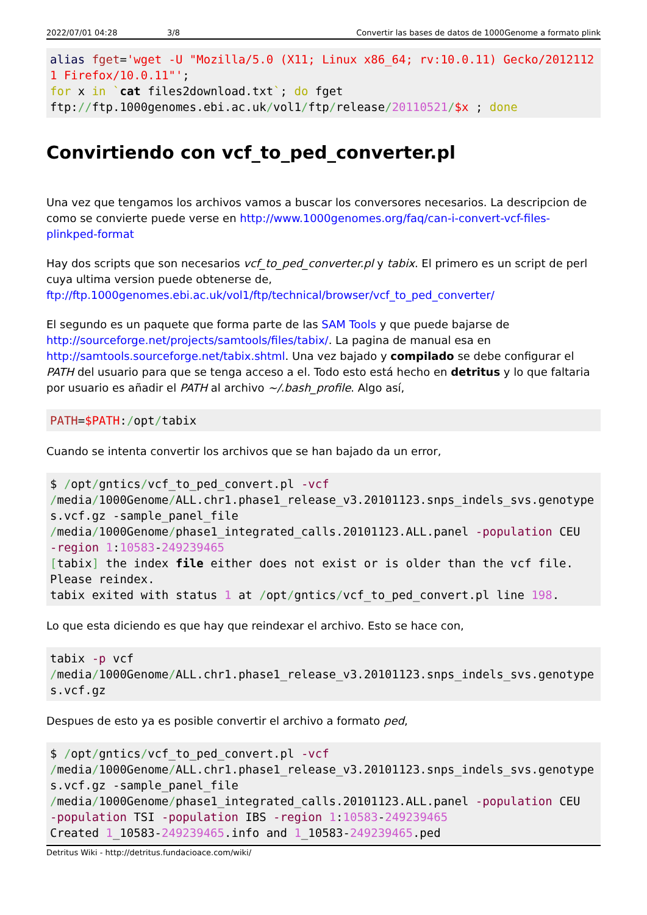2022/07/01 04:28 3/8 Convertir las bases de datos de 1000Genome a formato plink
alias fget='wget -U "Mozilla/5.0 (X11; Linux x86_64; rv:10.0.11) Gecko/20121121 Firefox/10.0.11"';
for x in `cat files2download.txt`; do fget
ftp://ftp.1000genomes.ebi.ac.uk/vol1/ftp/release/20110521/$x ; done
Convirtiendo con vcf_to_ped_converter.pl
Una vez que tengamos los archivos vamos a buscar los conversores necesarios. La descripcion de como se convierte puede verse en http://www.1000genomes.org/faq/can-i-convert-vcf-files-plinkped-format
Hay dos scripts que son necesarios vcf_to_ped_converter.pl y tabix. El primero es un script de perl cuya ultima version puede obtenerse de, ftp://ftp.1000genomes.ebi.ac.uk/vol1/ftp/technical/browser/vcf_to_ped_converter/
El segundo es un paquete que forma parte de las SAM Tools y que puede bajarse de http://sourceforge.net/projects/samtools/files/tabix/. La pagina de manual esa en http://samtools.sourceforge.net/tabix.shtml. Una vez bajado y compilado se debe configurar el PATH del usuario para que se tenga acceso a el. Todo esto está hecho en detritus y lo que faltaria por usuario es añadir el PATH al archivo ~/.bash_profile. Algo así,
PATH=$PATH:/opt/tabix
Cuando se intenta convertir los archivos que se han bajado da un error,
$ /opt/gntics/vcf_to_ped_convert.pl -vcf
/media/1000Genome/ALL.chr1.phase1_release_v3.20101123.snps_indels_svs.genotypes.vcf.gz -sample_panel_file
/media/1000Genome/phase1_integrated_calls.20101123.ALL.panel -population CEU
-region 1:10583-249239465
[tabix] the index file either does not exist or is older than the vcf file.
Please reindex.
tabix exited with status 1 at /opt/gntics/vcf_to_ped_convert.pl line 198.
Lo que esta diciendo es que hay que reindexar el archivo. Esto se hace con,
tabix -p vcf
/media/1000Genome/ALL.chr1.phase1_release_v3.20101123.snps_indels_svs.genotypes.vcf.gz
Despues de esto ya es posible convertir el archivo a formato ped,
$ /opt/gntics/vcf_to_ped_convert.pl -vcf
/media/1000Genome/ALL.chr1.phase1_release_v3.20101123.snps_indels_svs.genotypes.vcf.gz -sample_panel_file
/media/1000Genome/phase1_integrated_calls.20101123.ALL.panel -population CEU
-population TSI -population IBS -region 1:10583-249239465
Created 1_10583-249239465.info and 1_10583-249239465.ped
Detritus Wiki - http://detritus.fundacioace.com/wiki/